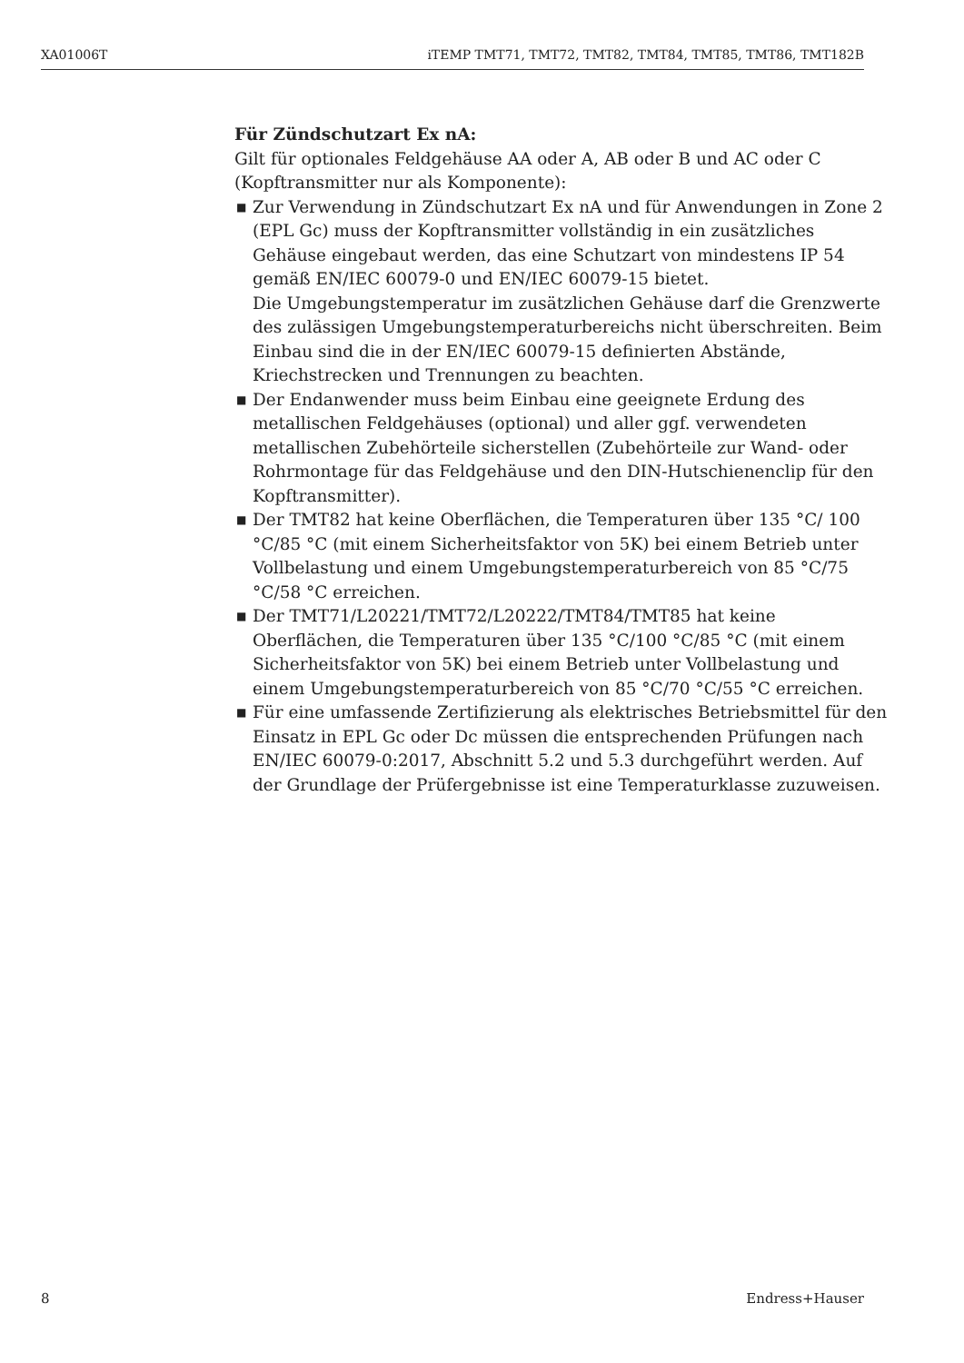XA01006T iTEMP TMT71, TMT72, TMT82, TMT84, TMT85, TMT86, TMT182B
Für Zündschutzart Ex nA:
Gilt für optionales Feldgehäuse AA oder A, AB oder B und AC oder C (Kopftransmitter nur als Komponente):
■ Zur Verwendung in Zündschutzart Ex nA und für Anwendungen in Zone 2 (EPL Gc) muss der Kopftransmitter vollständig in ein zusätzliches Gehäuse eingebaut werden, das eine Schutzart von mindestens IP 54 gemäß EN/IEC 60079-0 und EN/IEC 60079-15 bietet.
Die Umgebungstemperatur im zusätzlichen Gehäuse darf die Grenzwerte des zulässigen Umgebungstemperaturbereichs nicht überschreiten. Beim Einbau sind die in der EN/IEC 60079-15 definierten Abstände, Kriechstrecken und Trennungen zu beachten.
■ Der Endanwender muss beim Einbau eine geeignete Erdung des metallischen Feldgehäuses (optional) und aller ggf. verwendeten metallischen Zubehörteile sicherstellen (Zubehörteile zur Wand- oder Rohrmontage für das Feldgehäuse und den DIN-Hutschienenclip für den Kopftransmitter).
■ Der TMT82 hat keine Oberflächen, die Temperaturen über 135 °C/ 100 °C/85 °C (mit einem Sicherheitsfaktor von 5K) bei einem Betrieb unter Vollbelastung und einem Umgebungstemperaturbereich von 85 °C/75 °C/58 °C erreichen.
■ Der TMT71/L20221/TMT72/L20222/TMT84/TMT85 hat keine Oberflächen, die Temperaturen über 135 °C/100 °C/85 °C (mit einem Sicherheitsfaktor von 5K) bei einem Betrieb unter Vollbelastung und einem Umgebungstemperaturbereich von 85 °C/70 °C/55 °C erreichen.
■ Für eine umfassende Zertifizierung als elektrisches Betriebsmittel für den Einsatz in EPL Gc oder Dc müssen die entsprechenden Prüfungen nach EN/IEC 60079-0:2017, Abschnitt 5.2 und 5.3 durchgeführt werden. Auf der Grundlage der Prüfergebnisse ist eine Temperaturklasse zuzuweisen.
8 Endress+Hauser